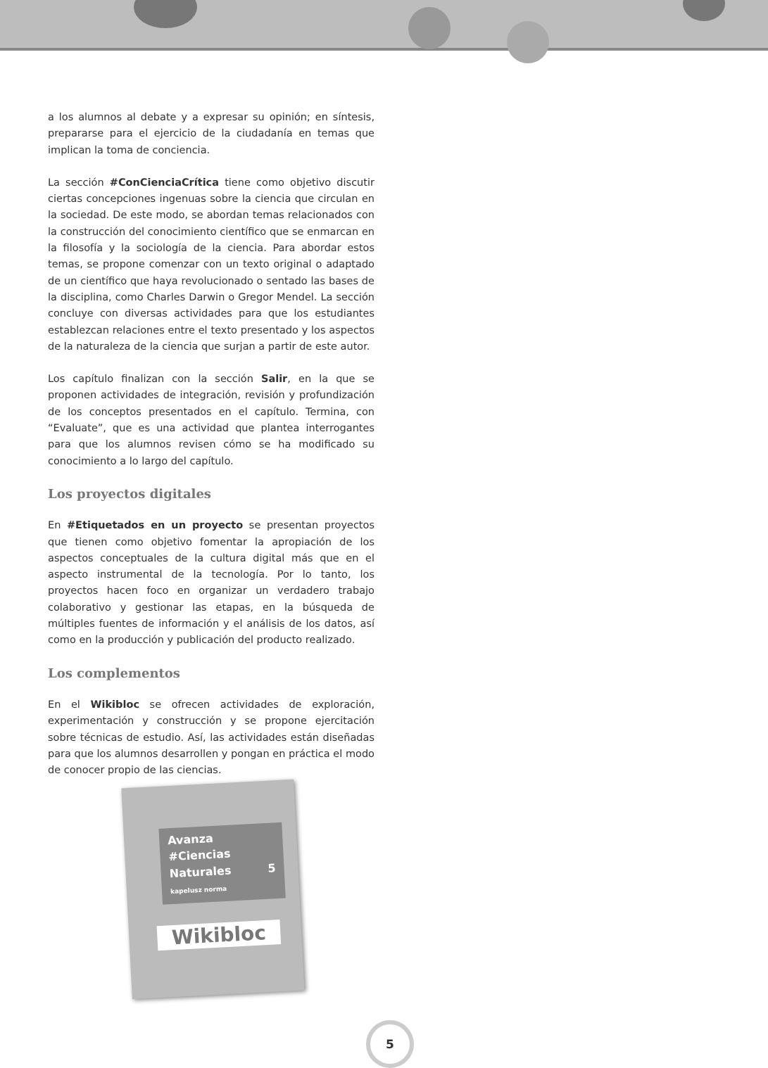a los alumnos al debate y a expresar su opinión; en síntesis, prepararse para el ejercicio de la ciudadanía en temas que implican la toma de conciencia.
La sección #ConCienciaCrítica tiene como objetivo discutir ciertas concepciones ingenuas sobre la ciencia que circulan en la sociedad. De este modo, se abordan temas relacionados con la construcción del conocimiento científico que se enmarcan en la filosofía y la sociología de la ciencia. Para abordar estos temas, se propone comenzar con un texto original o adaptado de un científico que haya revolucionado o sentado las bases de la disciplina, como Charles Darwin o Gregor Mendel. La sección concluye con diversas actividades para que los estudiantes establezcan relaciones entre el texto presentado y los aspectos de la naturaleza de la ciencia que surjan a partir de este autor.
Los capítulo finalizan con la sección Salir, en la que se proponen actividades de integración, revisión y profundización de los conceptos presentados en el capítulo. Termina, con “Evaluate”, que es una actividad que plantea interrogantes para que los alumnos revisen cómo se ha modificado su conocimiento a lo largo del capítulo.
Los proyectos digitales
En #Etiquetados en un proyecto se presentan proyectos que tienen como objetivo fomentar la apropiación de los aspectos conceptuales de la cultura digital más que en el aspecto instrumental de la tecnología. Por lo tanto, los proyectos hacen foco en organizar un verdadero trabajo colaborativo y gestionar las etapas, en la búsqueda de múltiples fuentes de información y el análisis de los datos, así como en la producción y publicación del producto realizado.
Los complementos
En el Wikibloc se ofrecen actividades de exploración, experimentación y construcción y se propone ejercitación sobre técnicas de estudio. Así, las actividades están diseñadas para que los alumnos desarrollen y pongan en práctica el modo de conocer propio de las ciencias.
Avanza
#Ciencias Naturales 5 kapelusz norma
Wikibloc
5